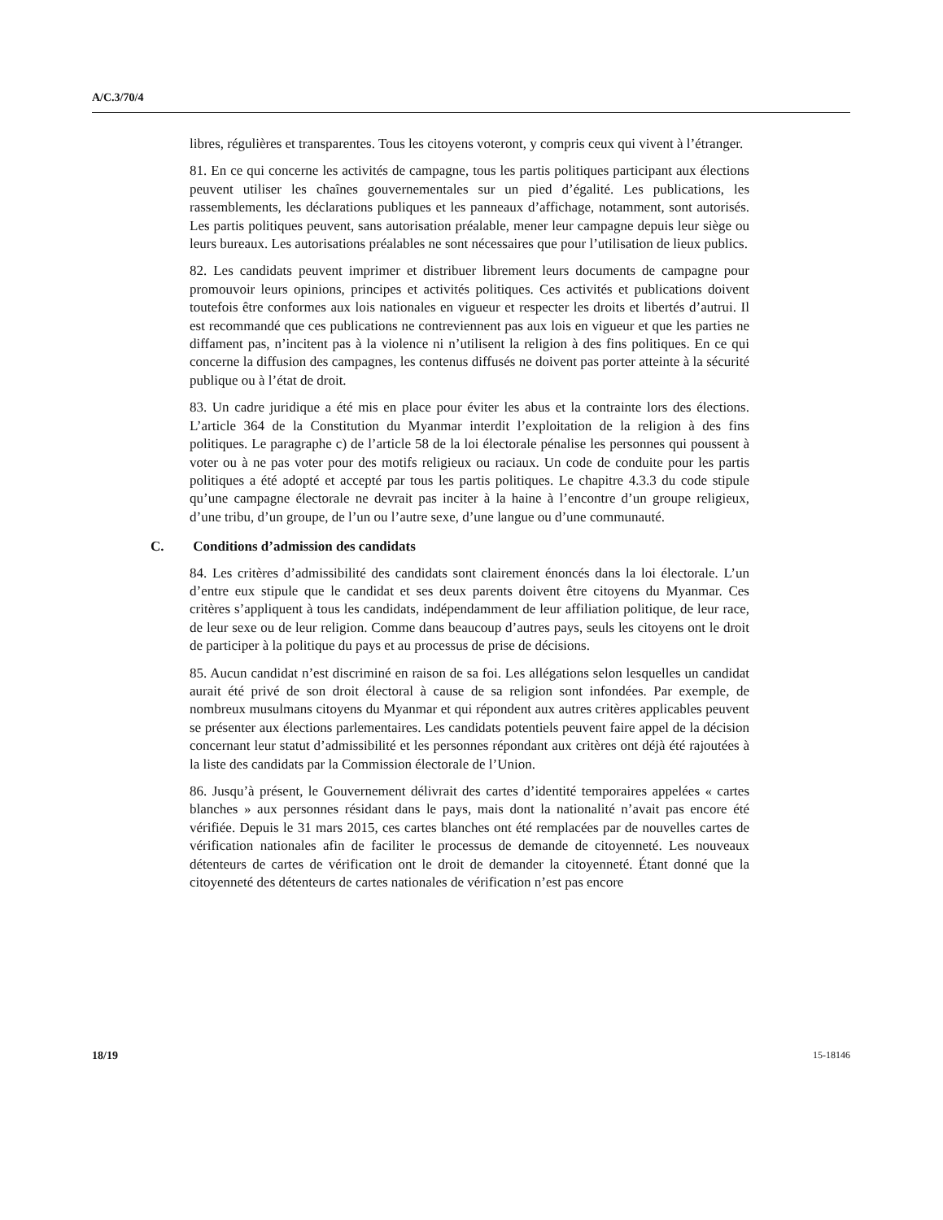A/C.3/70/4
libres, régulières et transparentes. Tous les citoyens voteront, y compris ceux qui vivent à l’étranger.
81. En ce qui concerne les activités de campagne, tous les partis politiques participant aux élections peuvent utiliser les chaînes gouvernementales sur un pied d’égalité. Les publications, les rassemblements, les déclarations publiques et les panneaux d’affichage, notamment, sont autorisés. Les partis politiques peuvent, sans autorisation préalable, mener leur campagne depuis leur siège ou leurs bureaux. Les autorisations préalables ne sont nécessaires que pour l’utilisation de lieux publics.
82. Les candidats peuvent imprimer et distribuer librement leurs documents de campagne pour promouvoir leurs opinions, principes et activités politiques. Ces activités et publications doivent toutefois être conformes aux lois nationales en vigueur et respecter les droits et libertés d’autrui. Il est recommandé que ces publications ne contreviennent pas aux lois en vigueur et que les parties ne diffament pas, n’incitent pas à la violence ni n’utilisent la religion à des fins politiques. En ce qui concerne la diffusion des campagnes, les contenus diffusés ne doivent pas porter atteinte à la sécurité publique ou à l’état de droit.
83. Un cadre juridique a été mis en place pour éviter les abus et la contrainte lors des élections. L’article 364 de la Constitution du Myanmar interdit l’exploitation de la religion à des fins politiques. Le paragraphe c) de l’article 58 de la loi électorale pénalise les personnes qui poussent à voter ou à ne pas voter pour des motifs religieux ou raciaux. Un code de conduite pour les partis politiques a été adopté et accepté par tous les partis politiques. Le chapitre 4.3.3 du code stipule qu’une campagne électorale ne devrait pas inciter à la haine à l’encontre d’un groupe religieux, d’une tribu, d’un groupe, de l’un ou l’autre sexe, d’une langue ou d’une communauté.
C. Conditions d’admission des candidats
84. Les critères d’admissibilité des candidats sont clairement énoncés dans la loi électorale. L’un d’entre eux stipule que le candidat et ses deux parents doivent être citoyens du Myanmar. Ces critères s’appliquent à tous les candidats, indépendamment de leur affiliation politique, de leur race, de leur sexe ou de leur religion. Comme dans beaucoup d’autres pays, seuls les citoyens ont le droit de participer à la politique du pays et au processus de prise de décisions.
85. Aucun candidat n’est discriminé en raison de sa foi. Les allégations selon lesquelles un candidat aurait été privé de son droit électoral à cause de sa religion sont infondées. Par exemple, de nombreux musulmans citoyens du Myanmar et qui répondent aux autres critères applicables peuvent se présenter aux élections parlementaires. Les candidats potentiels peuvent faire appel de la décision concernant leur statut d’admissibilité et les personnes répondant aux critères ont déjà été rajoutées à la liste des candidats par la Commission électorale de l’Union.
86. Jusqu’à présent, le Gouvernement délivrait des cartes d’identité temporaires appelées « cartes blanches » aux personnes résidant dans le pays, mais dont la nationalité n’avait pas encore été vérifiée. Depuis le 31 mars 2015, ces cartes blanches ont été remplacées par de nouvelles cartes de vérification nationales afin de faciliter le processus de demande de citoyenneté. Les nouveaux détenteurs de cartes de vérification ont le droit de demander la citoyenneté. Étant donné que la citoyenneté des détenteurs de cartes nationales de vérification n’est pas encore
18/19 15-18146